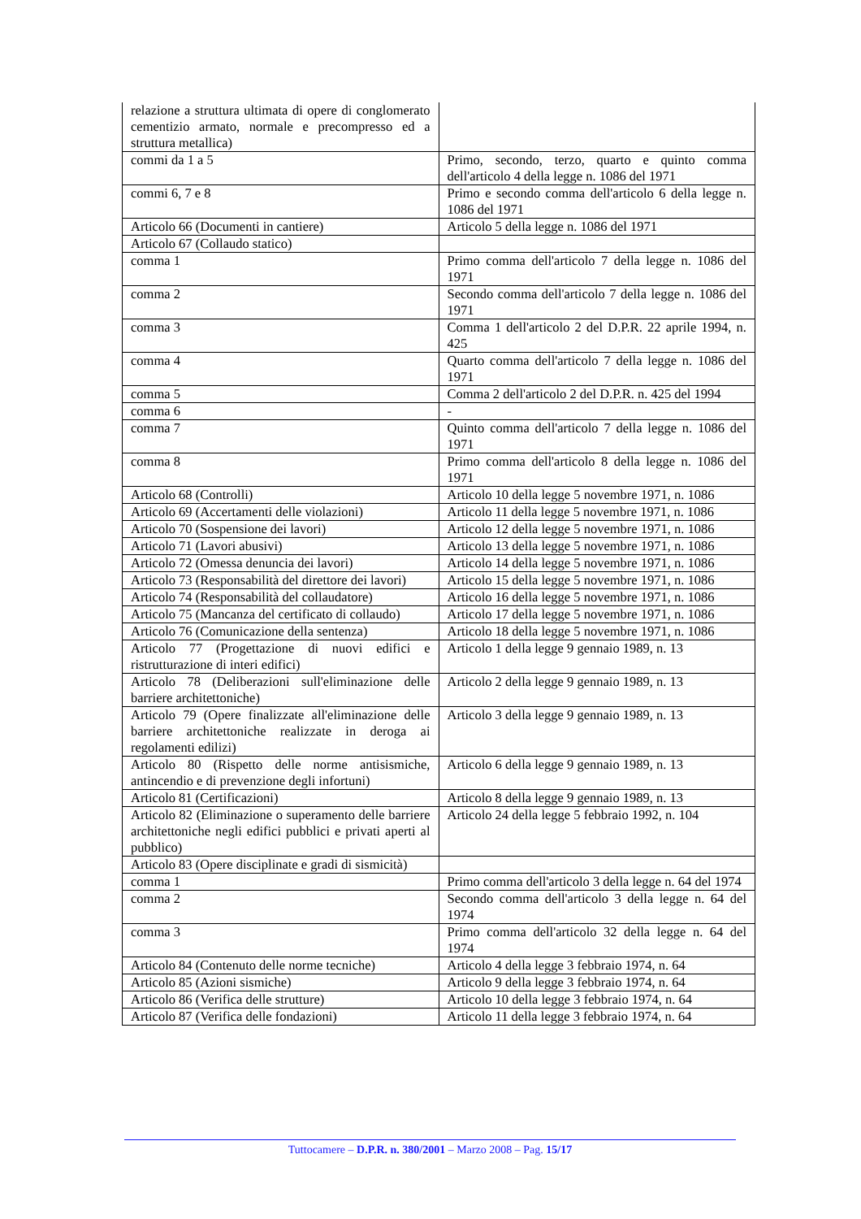| relazione a struttura ultimata di opere di conglomerato cementizio armato, normale e precompresso ed a struttura metallica) | |
| commi da 1 a 5 | Primo, secondo, terzo, quarto e quinto comma dell'articolo 4 della legge n. 1086 del 1971 |
| commi 6, 7 e 8 | Primo e secondo comma dell'articolo 6 della legge n. 1086 del 1971 |
| Articolo 66 (Documenti in cantiere) | Articolo 5 della legge n. 1086 del 1971 |
| Articolo 67 (Collaudo statico) | |
| comma 1 | Primo comma dell'articolo 7 della legge n. 1086 del 1971 |
| comma 2 | Secondo comma dell'articolo 7 della legge n. 1086 del 1971 |
| comma 3 | Comma 1 dell'articolo 2 del D.P.R. 22 aprile 1994, n. 425 |
| comma 4 | Quarto comma dell'articolo 7 della legge n. 1086 del 1971 |
| comma 5 | Comma 2 dell'articolo 2 del D.P.R. n. 425 del 1994 |
| comma 6 | - |
| comma 7 | Quinto comma dell'articolo 7 della legge n. 1086 del 1971 |
| comma 8 | Primo comma dell'articolo 8 della legge n. 1086 del 1971 |
| Articolo 68 (Controlli) | Articolo 10 della legge 5 novembre 1971, n. 1086 |
| Articolo 69 (Accertamenti delle violazioni) | Articolo 11 della legge 5 novembre 1971, n. 1086 |
| Articolo 70 (Sospensione dei lavori) | Articolo 12 della legge 5 novembre 1971, n. 1086 |
| Articolo 71 (Lavori abusivi) | Articolo 13 della legge 5 novembre 1971, n. 1086 |
| Articolo 72 (Omessa denuncia dei lavori) | Articolo 14 della legge 5 novembre 1971, n. 1086 |
| Articolo 73 (Responsabilità del direttore dei lavori) | Articolo 15 della legge 5 novembre 1971, n. 1086 |
| Articolo 74 (Responsabilità del collaudatore) | Articolo 16 della legge 5 novembre 1971, n. 1086 |
| Articolo 75 (Mancanza del certificato di collaudo) | Articolo 17 della legge 5 novembre 1971, n. 1086 |
| Articolo 76 (Comunicazione della sentenza) | Articolo 18 della legge 5 novembre 1971, n. 1086 |
| Articolo 77 (Progettazione di nuovi edifici e ristrutturazione di interi edifici) | Articolo 1 della legge 9 gennaio 1989, n. 13 |
| Articolo 78 (Deliberazioni sull'eliminazione delle barriere architettoniche) | Articolo 2 della legge 9 gennaio 1989, n. 13 |
| Articolo 79 (Opere finalizzate all'eliminazione delle barriere architettoniche realizzate in deroga ai regolamenti edilizi) | Articolo 3 della legge 9 gennaio 1989, n. 13 |
| Articolo 80 (Rispetto delle norme antisismiche, antincendio e di prevenzione degli infortuni) | Articolo 6 della legge 9 gennaio 1989, n. 13 |
| Articolo 81 (Certificazioni) | Articolo 8 della legge 9 gennaio 1989, n. 13 |
| Articolo 82 (Eliminazione o superamento delle barriere architettoniche negli edifici pubblici e privati aperti al pubblico) | Articolo 24 della legge 5 febbraio 1992, n. 104 |
| Articolo 83 (Opere disciplinate e gradi di sismicità) | |
| comma 1 | Primo comma dell'articolo 3 della legge n. 64 del 1974 |
| comma 2 | Secondo comma dell'articolo 3 della legge n. 64 del 1974 |
| comma 3 | Primo comma dell'articolo 32 della legge n. 64 del 1974 |
| Articolo 84 (Contenuto delle norme tecniche) | Articolo 4 della legge 3 febbraio 1974, n. 64 |
| Articolo 85 (Azioni sismiche) | Articolo 9 della legge 3 febbraio 1974, n. 64 |
| Articolo 86 (Verifica delle strutture) | Articolo 10 della legge 3 febbraio 1974, n. 64 |
| Articolo 87 (Verifica delle fondazioni) | Articolo 11 della legge 3 febbraio 1974, n. 64 |
Tuttocamere – D.P.R. n. 380/2001 – Marzo 2008 – Pag. 15/17